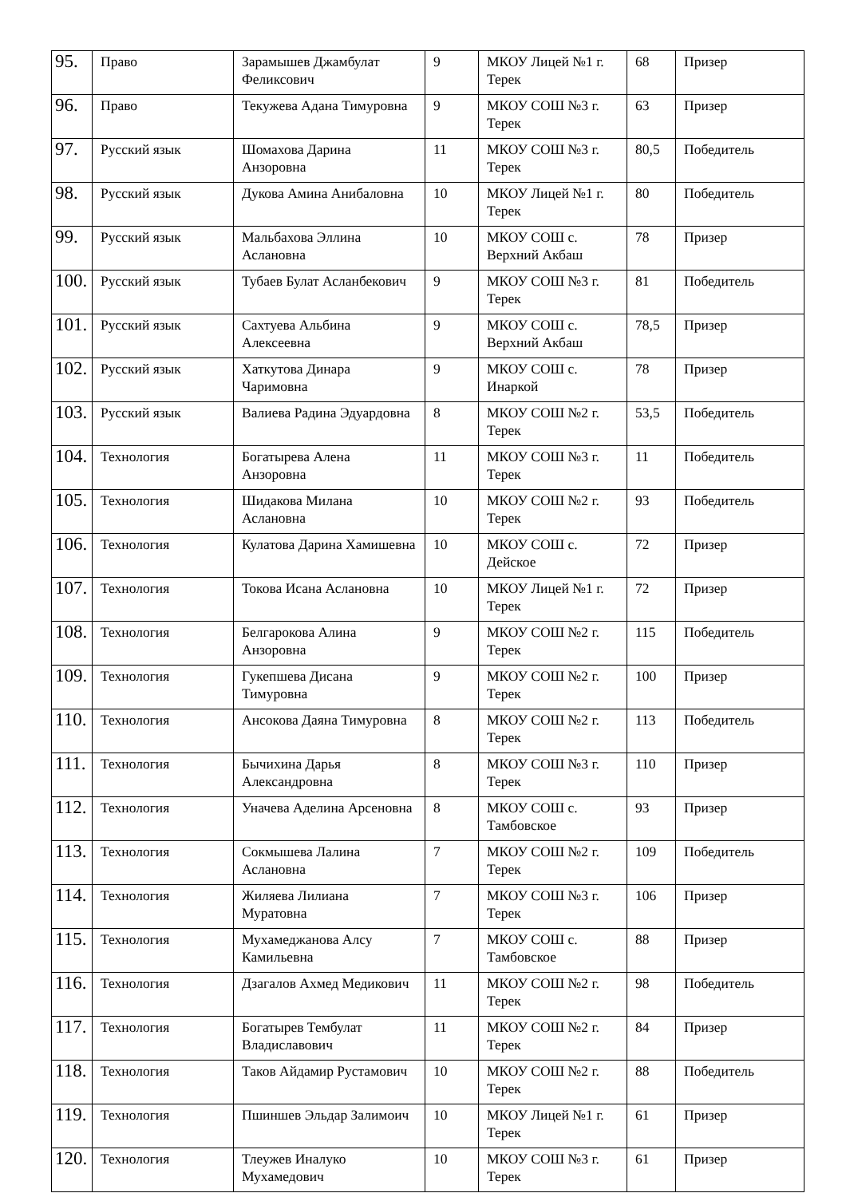| 95. | Право | Зарамышев Джамбулат Феликсович | 9 | МКОУ Лицей №1 г. Терек | 68 | Призер |
| 96. | Право | Текужева Адана Тимуровна | 9 | МКОУ СОШ №3 г. Терек | 63 | Призер |
| 97. | Русский язык | Шомахова Дарина Анзоровна | 11 | МКОУ СОШ №3 г. Терек | 80,5 | Победитель |
| 98. | Русский язык | Дукова Амина Анибаловна | 10 | МКОУ Лицей №1 г. Терек | 80 | Победитель |
| 99. | Русский язык | Мальбахова Эллина Аслановна | 10 | МКОУ СОШ с. Верхний Акбаш | 78 | Призер |
| 100. | Русский язык | Тубаев Булат Асланбекович | 9 | МКОУ СОШ №3 г. Терек | 81 | Победитель |
| 101. | Русский язык | Сахтуева Альбина Алексеевна | 9 | МКОУ СОШ с. Верхний Акбаш | 78,5 | Призер |
| 102. | Русский язык | Хаткутова Динара Чаримовна | 9 | МКОУ СОШ с. Инаркой | 78 | Призер |
| 103. | Русский язык | Валиева Радина Эдуардовна | 8 | МКОУ СОШ №2 г. Терек | 53,5 | Победитель |
| 104. | Технология | Богатырева Алена Анзоровна | 11 | МКОУ СОШ №3 г. Терек | 11 | Победитель |
| 105. | Технология | Шидакова Милана Аслановна | 10 | МКОУ СОШ №2 г. Терек | 93 | Победитель |
| 106. | Технология | Кулатова Дарина Хамишевна | 10 | МКОУ СОШ с. Дейское | 72 | Призер |
| 107. | Технология | Токова Исана Аслановна | 10 | МКОУ Лицей №1 г. Терек | 72 | Призер |
| 108. | Технология | Белгарокова Алина Анзоровна | 9 | МКОУ СОШ №2 г. Терек | 115 | Победитель |
| 109. | Технология | Гукепшева Дисана Тимуровна | 9 | МКОУ СОШ №2 г. Терек | 100 | Призер |
| 110. | Технология | Ансокова Даяна Тимуровна | 8 | МКОУ СОШ №2 г. Терек | 113 | Победитель |
| 111. | Технология | Бычихина Дарья Александровна | 8 | МКОУ СОШ №3 г. Терек | 110 | Призер |
| 112. | Технология | Уначева Аделина Арсеновна | 8 | МКОУ СОШ с. Тамбовское | 93 | Призер |
| 113. | Технология | Сокмышева Лалина Аслановна | 7 | МКОУ СОШ №2 г. Терек | 109 | Победитель |
| 114. | Технология | Жиляева Лилиана Муратовна | 7 | МКОУ СОШ №3 г. Терек | 106 | Призер |
| 115. | Технология | Мухамеджанова Алсу Камильевна | 7 | МКОУ СОШ с. Тамбовское | 88 | Призер |
| 116. | Технология | Дзагалов Ахмед Медикович | 11 | МКОУ СОШ №2 г. Терек | 98 | Победитель |
| 117. | Технология | Богатырев Тембулат Владиславович | 11 | МКОУ СОШ №2 г. Терек | 84 | Призер |
| 118. | Технология | Таков Айдамир Рустамович | 10 | МКОУ СОШ №2 г. Терек | 88 | Победитель |
| 119. | Технология | Пшиншев Эльдар Залимоич | 10 | МКОУ Лицей №1 г. Терек | 61 | Призер |
| 120. | Технология | Тлеужев Иналуко Мухамедович | 10 | МКОУ СОШ №3 г. Терек | 61 | Призер |